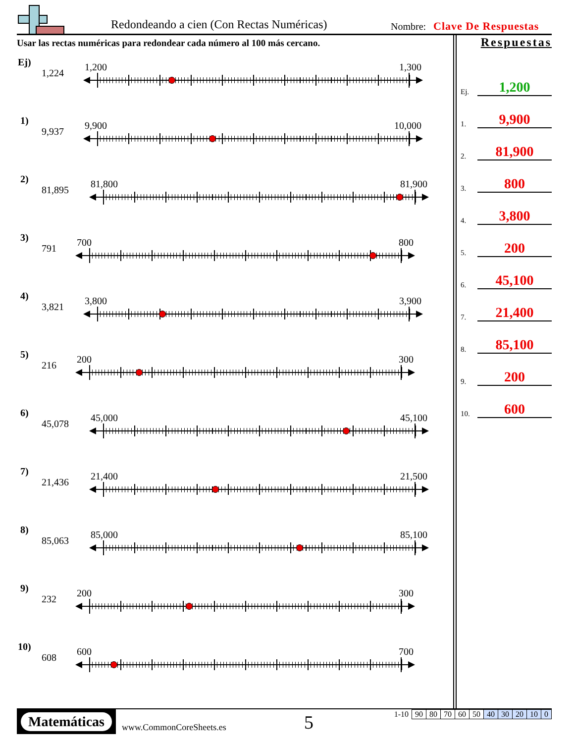Redondeando a cien (Con Rectas Numéricas)
Nombre: Clave De Respuestas
Usar las rectas numéricas para redondear cada número al 100 más cercano.
Ej)
1,224
1,200 1,300
1)
9,937
9,900 10,000
2)
81,895
81,800 81,900
3)
791
700 800
4)
3,821
3,800 3,900
5)
216
200 300
6)
45,078
45,000 45,100
7)
21,436
21,400 21,500
8)
85,063
85,000 85,100
9)
232
200 300
10)
608
600 700
Respuestas
Ej. 1,200
1. 9,900
2. 81,900
3. 800
4. 3,800
5. 200
6. 45,100
7. 21,400
8. 85,100
9. 200
10. 600
Matemáticas
www.CommonCoreSheets.es 5
| 1-10 | 90 | 80 | 70 | 60 | 50 | 40 | 30 | 20 | 10 | 0 |